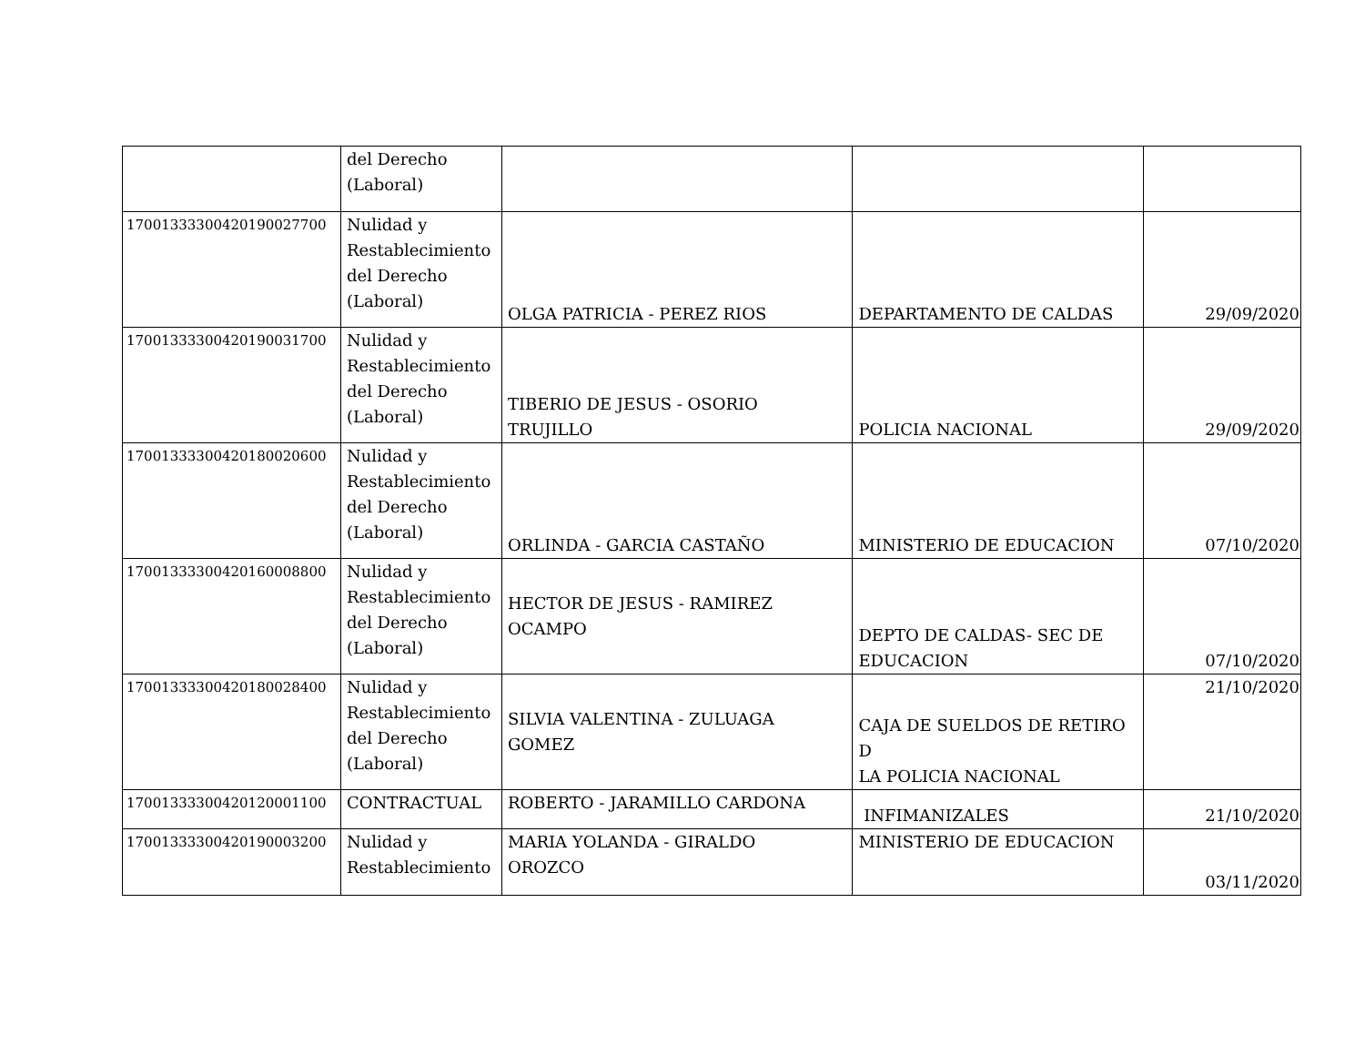| | del Derecho (Laboral) | | | |
| 17001333300420190027700 | Nulidad y Restablecimiento del Derecho (Laboral) | OLGA PATRICIA - PEREZ RIOS | DEPARTAMENTO DE CALDAS | 29/09/2020 |
| 17001333300420190031700 | Nulidad y Restablecimiento del Derecho (Laboral) | TIBERIO DE JESUS - OSORIO TRUJILLO | POLICIA NACIONAL | 29/09/2020 |
| 17001333300420180020600 | Nulidad y Restablecimiento del Derecho (Laboral) | ORLINDA - GARCIA CASTAÑO | MINISTERIO DE EDUCACION | 07/10/2020 |
| 17001333300420160008800 | Nulidad y Restablecimiento del Derecho (Laboral) | HECTOR DE JESUS - RAMIREZ OCAMPO | DEPTO DE CALDAS- SEC DE EDUCACION | 07/10/2020 |
| 17001333300420180028400 | Nulidad y Restablecimiento del Derecho (Laboral) | SILVIA VALENTINA - ZULUAGA GOMEZ | CAJA DE SUELDOS DE RETIRO D LA POLICIA NACIONAL | 21/10/2020 |
| 17001333300420120001100 | CONTRACTUAL | ROBERTO - JARAMILLO CARDONA | INFIMANIZALES | 21/10/2020 |
| 17001333300420190003200 | Nulidad y Restablecimiento | MARIA YOLANDA - GIRALDO OROZCO | MINISTERIO DE EDUCACION | 03/11/2020 |